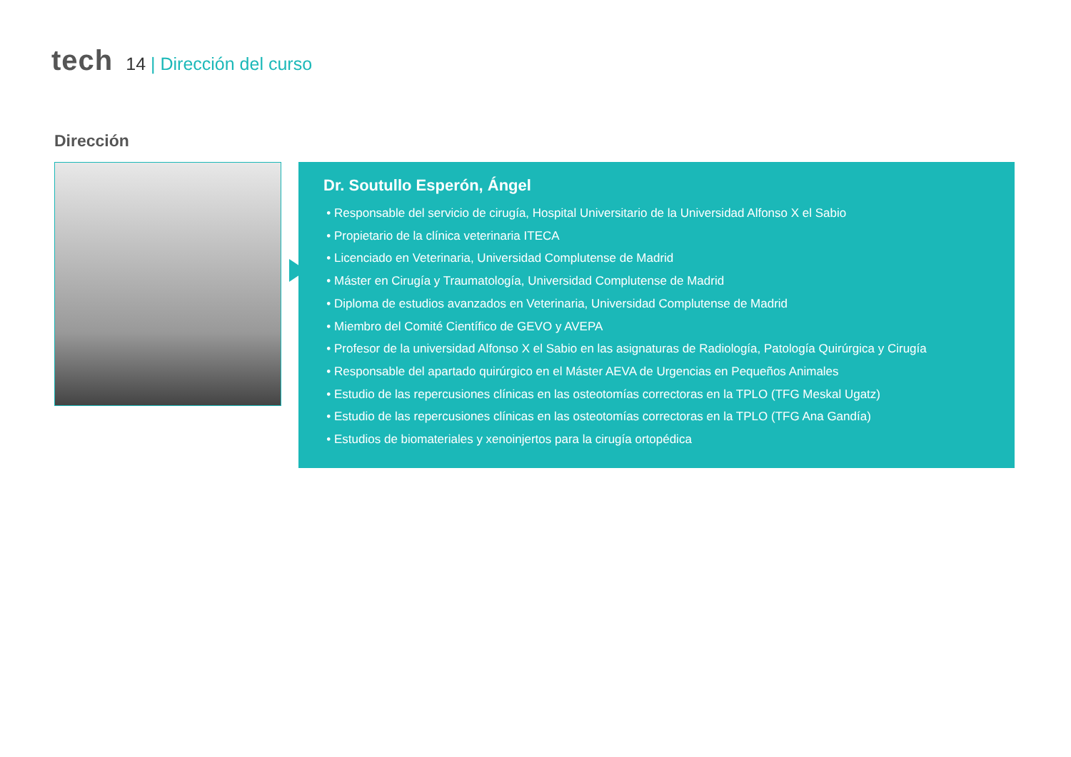tech
14 | Dirección del curso
Dirección
Dr. Soutullo Esperón, Ángel
Responsable del servicio de cirugía, Hospital Universitario de la Universidad Alfonso X el Sabio
Propietario de la clínica veterinaria ITECA
Licenciado en Veterinaria, Universidad Complutense de Madrid
Máster en Cirugía y Traumatología, Universidad Complutense de Madrid
Diploma de estudios avanzados en Veterinaria, Universidad Complutense de Madrid
Miembro del Comité Científico de GEVO y AVEPA
Profesor de la universidad Alfonso X el Sabio en las asignaturas de Radiología, Patología Quirúrgica y Cirugía
Responsable del apartado quirúrgico en el Máster AEVA de Urgencias en Pequeños Animales
Estudio de las repercusiones clínicas en las osteotomías correctoras en la TPLO (TFG Meskal Ugatz)
Estudio de las repercusiones clínicas en las osteotomías correctoras en la TPLO (TFG Ana Gandía)
Estudios de biomateriales y xenoinjertos para la cirugía ortopédica